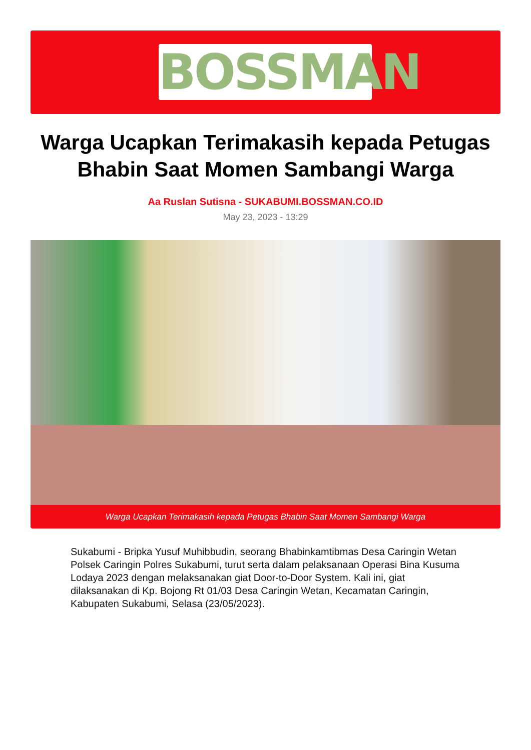BOSSMAN
Warga Ucapkan Terimakasih kepada Petugas Bhabin Saat Momen Sambangi Warga
Aa Ruslan Sutisna - SUKABUMI.BOSSMAN.CO.ID
May 23, 2023 - 13:29
Warga Ucapkan Terimakasih kepada Petugas Bhabin Saat Momen Sambangi Warga
Sukabumi - Bripka Yusuf Muhibbudin, seorang Bhabinkamtibmas Desa Caringin Wetan Polsek Caringin Polres Sukabumi, turut serta dalam pelaksanaan Operasi Bina Kusuma Lodaya 2023 dengan melaksanakan giat Door-to-Door System. Kali ini, giat dilaksanakan di Kp. Bojong Rt 01/03 Desa Caringin Wetan, Kecamatan Caringin, Kabupaten Sukabumi, Selasa (23/05/2023).